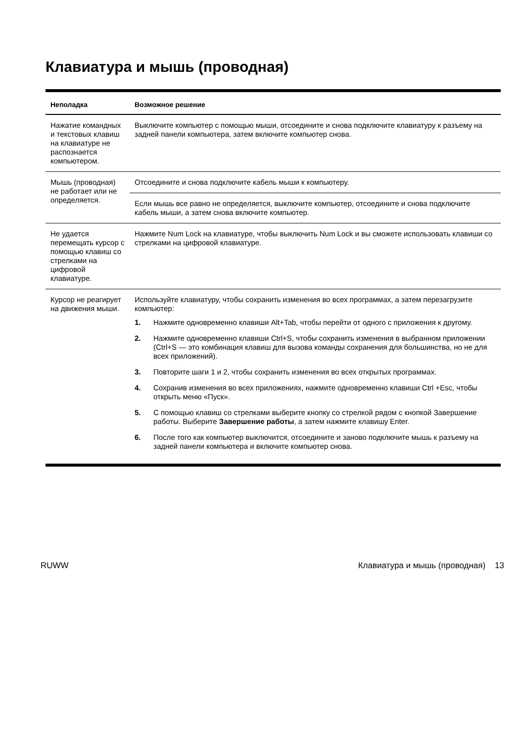Клавиатура и мышь (проводная)
| Неполадка | Возможное решение |
| --- | --- |
| Нажатие командных и текстовых клавиш на клавиатуре не распознается компьютером. | Выключите компьютер с помощью мыши, отсоедините и снова подключите клавиатуру к разъему на задней панели компьютера, затем включите компьютер снова. |
| Мышь (проводная) не работает или не определяется. | Отсоедините и снова подключите кабель мыши к компьютеру. |
| | Если мышь все равно не определяется, выключите компьютер, отсоедините и снова подключите кабель мыши, а затем снова включите компьютер. |
| Не удается перемещать курсор с помощью клавиш со стрелками на цифровой клавиатуре. | Нажмите Num Lock на клавиатуре, чтобы выключить Num Lock и вы сможете использовать клавиши со стрелками на цифровой клавиатуре. |
| Курсор не реагирует на движения мыши. | Используйте клавиатуру, чтобы сохранить изменения во всех программах, а затем перезагрузите компьютер: 1. Нажмите одновременно клавиши Alt+Tab, чтобы перейти от одного с приложения к другому. 2. Нажмите одновременно клавиши Ctrl+S, чтобы сохранить изменения в выбранном приложении (Ctrl+S — это комбинация клавиш для вызова команды сохранения для большинства, но не для всех приложений). 3. Повторите шаги 1 и 2, чтобы сохранить изменения во всех открытых программах. 4. Сохранив изменения во всех приложениях, нажмите одновременно клавиши Ctrl +Esc, чтобы открыть меню «Пуск». 5. С помощью клавиш со стрелками выберите кнопку со стрелкой рядом с кнопкой Завершение работы. Выберите Завершение работы , а затем нажмите клавишу Enter. 6. После того как компьютер выключится, отсоедините и заново подключите мышь к разъему на задней панели компьютера и включите компьютер снова. |
RUWW Клавиатура и мышь (проводная) 13